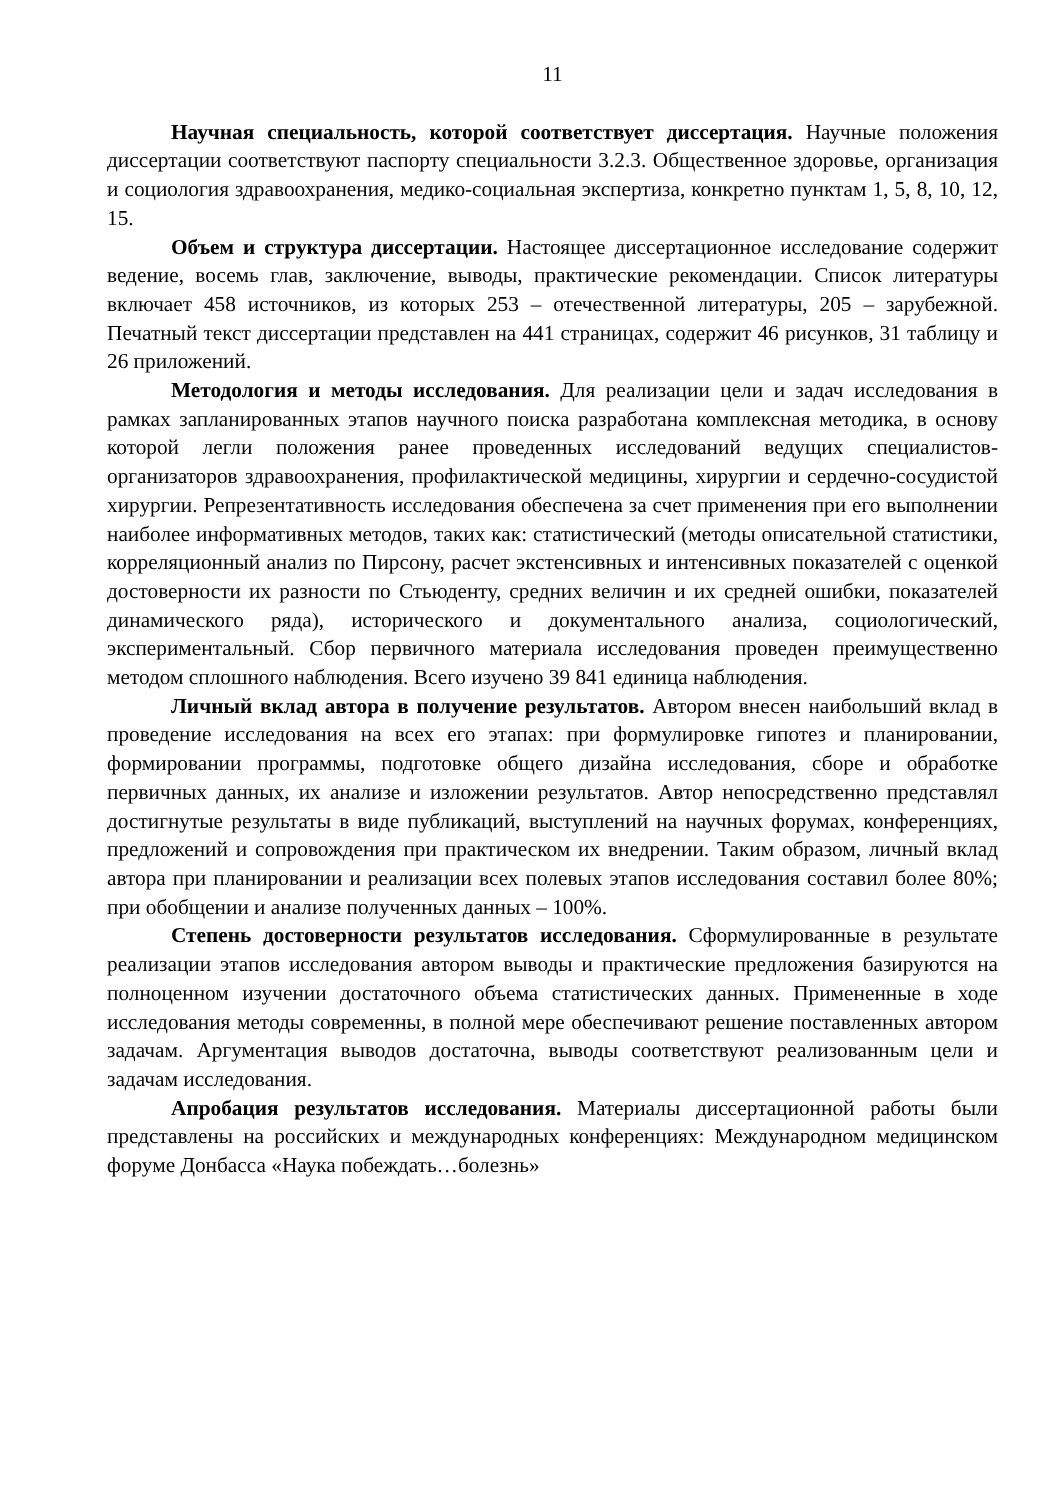11
Научная специальность, которой соответствует диссертация. Научные положения диссертации соответствуют паспорту специальности 3.2.3. Общественное здоровье, организация и социология здравоохранения, медико-социальная экспертиза, конкретно пунктам 1, 5, 8, 10, 12, 15.
Объем и структура диссертации. Настоящее диссертационное исследование содержит ведение, восемь глав, заключение, выводы, практические рекомендации. Список литературы включает 458 источников, из которых 253 – отечественной литературы, 205 – зарубежной. Печатный текст диссертации представлен на 441 страницах, содержит 46 рисунков, 31 таблицу и 26 приложений.
Методология и методы исследования. Для реализации цели и задач исследования в рамках запланированных этапов научного поиска разработана комплексная методика, в основу которой легли положения ранее проведенных исследований ведущих специалистов-организаторов здравоохранения, профилактической медицины, хирургии и сердечно-сосудистой хирургии. Репрезентативность исследования обеспечена за счет применения при его выполнении наиболее информативных методов, таких как: статистический (методы описательной статистики, корреляционный анализ по Пирсону, расчет экстенсивных и интенсивных показателей с оценкой достоверности их разности по Стьюденту, средних величин и их средней ошибки, показателей динамического ряда), исторического и документального анализа, социологический, экспериментальный. Сбор первичного материала исследования проведен преимущественно методом сплошного наблюдения. Всего изучено 39 841 единица наблюдения.
Личный вклад автора в получение результатов. Автором внесен наибольший вклад в проведение исследования на всех его этапах: при формулировке гипотез и планировании, формировании программы, подготовке общего дизайна исследования, сборе и обработке первичных данных, их анализе и изложении результатов. Автор непосредственно представлял достигнутые результаты в виде публикаций, выступлений на научных форумах, конференциях, предложений и сопровождения при практическом их внедрении. Таким образом, личный вклад автора при планировании и реализации всех полевых этапов исследования составил более 80%; при обобщении и анализе полученных данных – 100%.
Степень достоверности результатов исследования. Сформулированные в результате реализации этапов исследования автором выводы и практические предложения базируются на полноценном изучении достаточного объема статистических данных. Примененные в ходе исследования методы современны, в полной мере обеспечивают решение поставленных автором задачам. Аргументация выводов достаточна, выводы соответствуют реализованным цели и задачам исследования.
Апробация результатов исследования. Материалы диссертационной работы были представлены на российских и международных конференциях: Международном медицинском форуме Донбасса «Наука побеждать…болезнь»